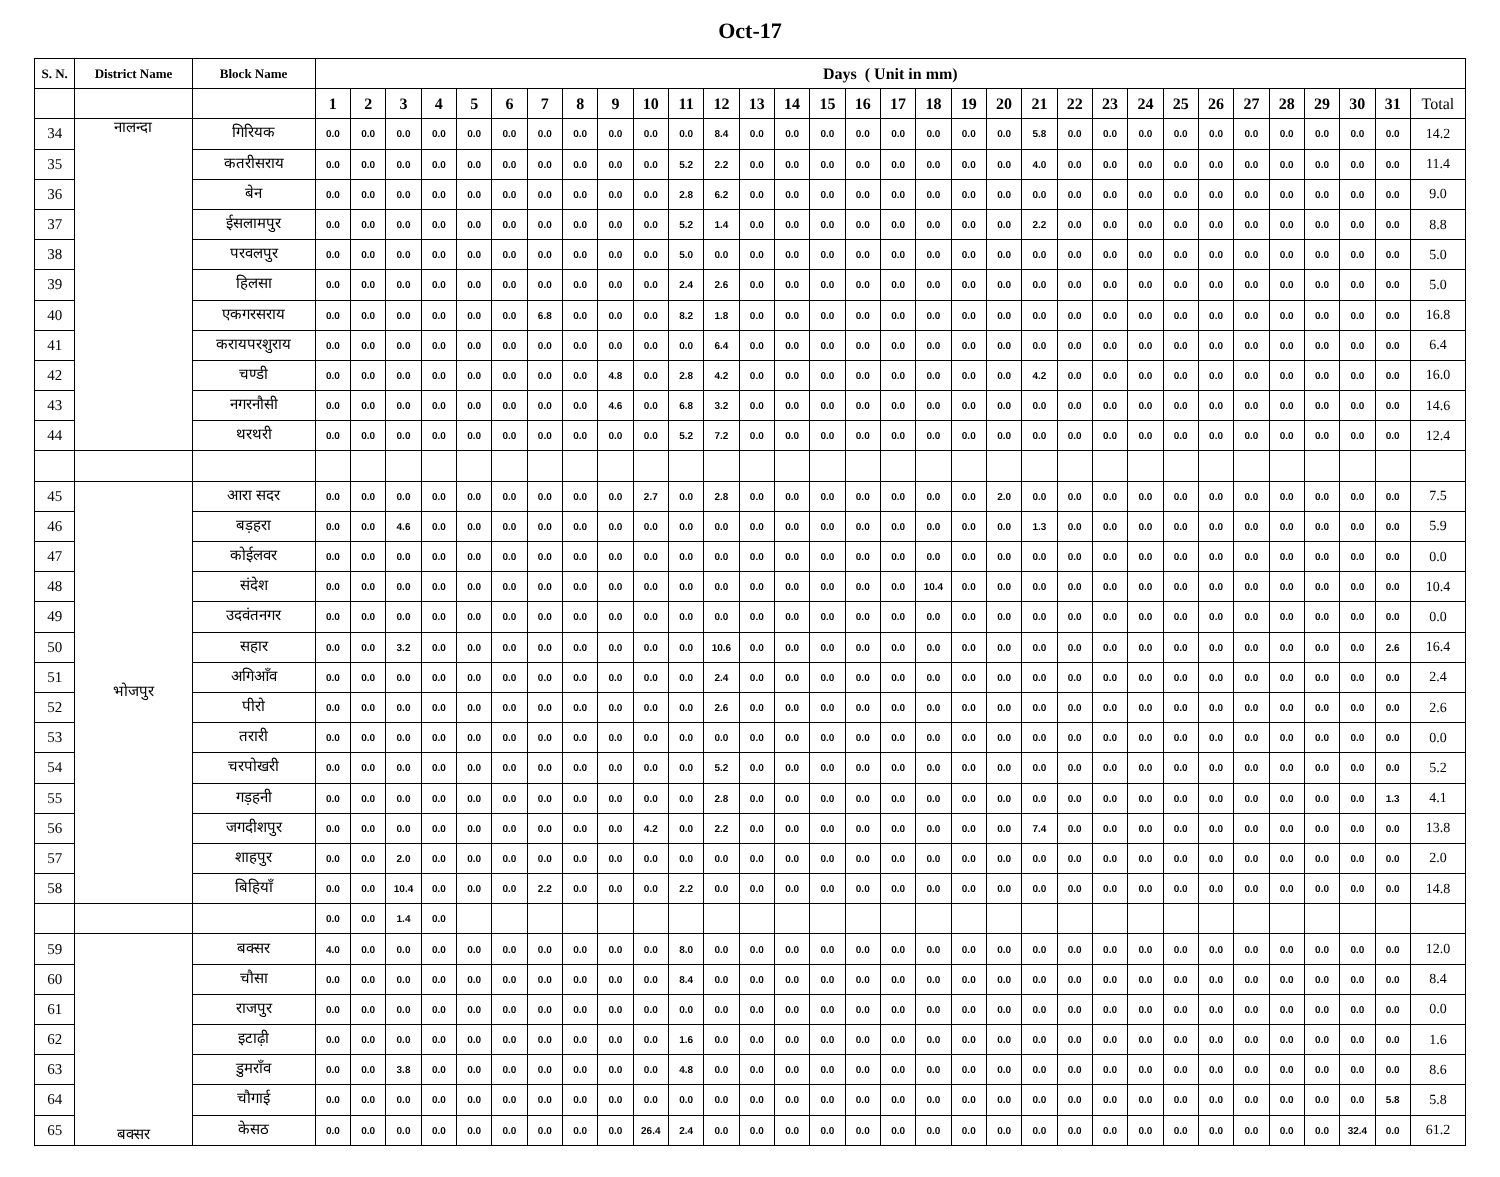Oct-17
| S. N. | District Name | Block Name | Days ( Unit in mm) | | | | | | | | | | | | | | | | | | | | | | | | | | | | | | | |
| --- | --- | --- | --- | --- | --- | --- | --- | --- | --- | --- | --- | --- | --- | --- | --- | --- | --- | --- | --- | --- | --- | --- | --- | --- | --- | --- | --- | --- | --- | --- | --- | --- | --- | --- |
| | | | 1 | 2 | 3 | 4 | 5 | 6 | 7 | 8 | 9 | 10 | 11 | 12 | 13 | 14 | 15 | 16 | 17 | 18 | 19 | 20 | 21 | 22 | 23 | 24 | 25 | 26 | 27 | 28 | 29 | 30 | 31 | Total |
| 34 | नालन्दा | गिरियक | 0.0 | 0.0 | 0.0 | 0.0 | 0.0 | 0.0 | 0.0 | 0.0 | 0.0 | 0.0 | 0.0 | 8.4 | 0.0 | 0.0 | 0.0 | 0.0 | 0.0 | 0.0 | 0.0 | 0.0 | 5.8 | 0.0 | 0.0 | 0.0 | 0.0 | 0.0 | 0.0 | 0.0 | 0.0 | 0.0 | 0.0 | 14.2 |
| 35 | | कतरीसराय | 0.0 | 0.0 | 0.0 | 0.0 | 0.0 | 0.0 | 0.0 | 0.0 | 0.0 | 0.0 | 5.2 | 2.2 | 0.0 | 0.0 | 0.0 | 0.0 | 0.0 | 0.0 | 0.0 | 0.0 | 4.0 | 0.0 | 0.0 | 0.0 | 0.0 | 0.0 | 0.0 | 0.0 | 0.0 | 0.0 | 0.0 | 11.4 |
| 36 | | बेन | 0.0 | 0.0 | 0.0 | 0.0 | 0.0 | 0.0 | 0.0 | 0.0 | 0.0 | 0.0 | 2.8 | 6.2 | 0.0 | 0.0 | 0.0 | 0.0 | 0.0 | 0.0 | 0.0 | 0.0 | 0.0 | 0.0 | 0.0 | 0.0 | 0.0 | 0.0 | 0.0 | 0.0 | 0.0 | 0.0 | 0.0 | 9.0 |
| 37 | | ईसलामपुर | 0.0 | 0.0 | 0.0 | 0.0 | 0.0 | 0.0 | 0.0 | 0.0 | 0.0 | 0.0 | 5.2 | 1.4 | 0.0 | 0.0 | 0.0 | 0.0 | 0.0 | 0.0 | 0.0 | 0.0 | 2.2 | 0.0 | 0.0 | 0.0 | 0.0 | 0.0 | 0.0 | 0.0 | 0.0 | 0.0 | 0.0 | 8.8 |
| 38 | | परवलपुर | 0.0 | 0.0 | 0.0 | 0.0 | 0.0 | 0.0 | 0.0 | 0.0 | 0.0 | 0.0 | 5.0 | 0.0 | 0.0 | 0.0 | 0.0 | 0.0 | 0.0 | 0.0 | 0.0 | 0.0 | 0.0 | 0.0 | 0.0 | 0.0 | 0.0 | 0.0 | 0.0 | 0.0 | 0.0 | 0.0 | 0.0 | 5.0 |
| 39 | | हिलसा | 0.0 | 0.0 | 0.0 | 0.0 | 0.0 | 0.0 | 0.0 | 0.0 | 0.0 | 0.0 | 2.4 | 2.6 | 0.0 | 0.0 | 0.0 | 0.0 | 0.0 | 0.0 | 0.0 | 0.0 | 0.0 | 0.0 | 0.0 | 0.0 | 0.0 | 0.0 | 0.0 | 0.0 | 0.0 | 0.0 | 0.0 | 5.0 |
| 40 | | एकगरसराय | 0.0 | 0.0 | 0.0 | 0.0 | 0.0 | 0.0 | 6.8 | 0.0 | 0.0 | 0.0 | 8.2 | 1.8 | 0.0 | 0.0 | 0.0 | 0.0 | 0.0 | 0.0 | 0.0 | 0.0 | 0.0 | 0.0 | 0.0 | 0.0 | 0.0 | 0.0 | 0.0 | 0.0 | 0.0 | 0.0 | 0.0 | 16.8 |
| 41 | | करायपरशुराय | 0.0 | 0.0 | 0.0 | 0.0 | 0.0 | 0.0 | 0.0 | 0.0 | 0.0 | 0.0 | 0.0 | 6.4 | 0.0 | 0.0 | 0.0 | 0.0 | 0.0 | 0.0 | 0.0 | 0.0 | 0.0 | 0.0 | 0.0 | 0.0 | 0.0 | 0.0 | 0.0 | 0.0 | 0.0 | 0.0 | 0.0 | 6.4 |
| 42 | | चण्डी | 0.0 | 0.0 | 0.0 | 0.0 | 0.0 | 0.0 | 0.0 | 0.0 | 4.8 | 0.0 | 2.8 | 4.2 | 0.0 | 0.0 | 0.0 | 0.0 | 0.0 | 0.0 | 0.0 | 0.0 | 4.2 | 0.0 | 0.0 | 0.0 | 0.0 | 0.0 | 0.0 | 0.0 | 0.0 | 0.0 | 0.0 | 16.0 |
| 43 | | नगरनौसी | 0.0 | 0.0 | 0.0 | 0.0 | 0.0 | 0.0 | 0.0 | 0.0 | 4.6 | 0.0 | 6.8 | 3.2 | 0.0 | 0.0 | 0.0 | 0.0 | 0.0 | 0.0 | 0.0 | 0.0 | 0.0 | 0.0 | 0.0 | 0.0 | 0.0 | 0.0 | 0.0 | 0.0 | 0.0 | 0.0 | 0.0 | 14.6 |
| 44 | | थरथरी | 0.0 | 0.0 | 0.0 | 0.0 | 0.0 | 0.0 | 0.0 | 0.0 | 0.0 | 0.0 | 5.2 | 7.2 | 0.0 | 0.0 | 0.0 | 0.0 | 0.0 | 0.0 | 0.0 | 0.0 | 0.0 | 0.0 | 0.0 | 0.0 | 0.0 | 0.0 | 0.0 | 0.0 | 0.0 | 0.0 | 0.0 | 12.4 |
| 45 | भोजपुर | आरा सदर | 0.0 | 0.0 | 0.0 | 0.0 | 0.0 | 0.0 | 0.0 | 0.0 | 0.0 | 2.7 | 0.0 | 2.8 | 0.0 | 0.0 | 0.0 | 0.0 | 0.0 | 0.0 | 0.0 | 2.0 | 0.0 | 0.0 | 0.0 | 0.0 | 0.0 | 0.0 | 0.0 | 0.0 | 0.0 | 0.0 | 0.0 | 7.5 |
| 46 | | बड़हरा | 0.0 | 0.0 | 4.6 | 0.0 | 0.0 | 0.0 | 0.0 | 0.0 | 0.0 | 0.0 | 0.0 | 0.0 | 0.0 | 0.0 | 0.0 | 0.0 | 0.0 | 0.0 | 0.0 | 0.0 | 1.3 | 0.0 | 0.0 | 0.0 | 0.0 | 0.0 | 0.0 | 0.0 | 0.0 | 0.0 | 0.0 | 5.9 |
| 47 | | कोईलवर | 0.0 | 0.0 | 0.0 | 0.0 | 0.0 | 0.0 | 0.0 | 0.0 | 0.0 | 0.0 | 0.0 | 0.0 | 0.0 | 0.0 | 0.0 | 0.0 | 0.0 | 0.0 | 0.0 | 0.0 | 0.0 | 0.0 | 0.0 | 0.0 | 0.0 | 0.0 | 0.0 | 0.0 | 0.0 | 0.0 | 0.0 | 0.0 |
| 48 | | संदेश | 0.0 | 0.0 | 0.0 | 0.0 | 0.0 | 0.0 | 0.0 | 0.0 | 0.0 | 0.0 | 0.0 | 0.0 | 0.0 | 0.0 | 0.0 | 0.0 | 0.0 | 10.4 | 0.0 | 0.0 | 0.0 | 0.0 | 0.0 | 0.0 | 0.0 | 0.0 | 0.0 | 0.0 | 0.0 | 0.0 | 0.0 | 10.4 |
| 49 | | उदवंतनगर | 0.0 | 0.0 | 0.0 | 0.0 | 0.0 | 0.0 | 0.0 | 0.0 | 0.0 | 0.0 | 0.0 | 0.0 | 0.0 | 0.0 | 0.0 | 0.0 | 0.0 | 0.0 | 0.0 | 0.0 | 0.0 | 0.0 | 0.0 | 0.0 | 0.0 | 0.0 | 0.0 | 0.0 | 0.0 | 0.0 | 0.0 | 0.0 |
| 50 | | सहार | 0.0 | 0.0 | 3.2 | 0.0 | 0.0 | 0.0 | 0.0 | 0.0 | 0.0 | 0.0 | 0.0 | 10.6 | 0.0 | 0.0 | 0.0 | 0.0 | 0.0 | 0.0 | 0.0 | 0.0 | 0.0 | 0.0 | 0.0 | 0.0 | 0.0 | 0.0 | 0.0 | 0.0 | 0.0 | 0.0 | 2.6 | 16.4 |
| 51 | | अगिआँव | 0.0 | 0.0 | 0.0 | 0.0 | 0.0 | 0.0 | 0.0 | 0.0 | 0.0 | 0.0 | 0.0 | 2.4 | 0.0 | 0.0 | 0.0 | 0.0 | 0.0 | 0.0 | 0.0 | 0.0 | 0.0 | 0.0 | 0.0 | 0.0 | 0.0 | 0.0 | 0.0 | 0.0 | 0.0 | 0.0 | 0.0 | 2.4 |
| 52 | | पीरो | 0.0 | 0.0 | 0.0 | 0.0 | 0.0 | 0.0 | 0.0 | 0.0 | 0.0 | 0.0 | 0.0 | 2.6 | 0.0 | 0.0 | 0.0 | 0.0 | 0.0 | 0.0 | 0.0 | 0.0 | 0.0 | 0.0 | 0.0 | 0.0 | 0.0 | 0.0 | 0.0 | 0.0 | 0.0 | 0.0 | 0.0 | 2.6 |
| 53 | | तरारी | 0.0 | 0.0 | 0.0 | 0.0 | 0.0 | 0.0 | 0.0 | 0.0 | 0.0 | 0.0 | 0.0 | 0.0 | 0.0 | 0.0 | 0.0 | 0.0 | 0.0 | 0.0 | 0.0 | 0.0 | 0.0 | 0.0 | 0.0 | 0.0 | 0.0 | 0.0 | 0.0 | 0.0 | 0.0 | 0.0 | 0.0 | 0.0 |
| 54 | | चरपोखरी | 0.0 | 0.0 | 0.0 | 0.0 | 0.0 | 0.0 | 0.0 | 0.0 | 0.0 | 0.0 | 0.0 | 5.2 | 0.0 | 0.0 | 0.0 | 0.0 | 0.0 | 0.0 | 0.0 | 0.0 | 0.0 | 0.0 | 0.0 | 0.0 | 0.0 | 0.0 | 0.0 | 0.0 | 0.0 | 0.0 | 0.0 | 5.2 |
| 55 | | गड़हनी | 0.0 | 0.0 | 0.0 | 0.0 | 0.0 | 0.0 | 0.0 | 0.0 | 0.0 | 0.0 | 0.0 | 2.8 | 0.0 | 0.0 | 0.0 | 0.0 | 0.0 | 0.0 | 0.0 | 0.0 | 0.0 | 0.0 | 0.0 | 0.0 | 0.0 | 0.0 | 0.0 | 0.0 | 0.0 | 0.0 | 1.3 | 4.1 |
| 56 | | जगदीशपुर | 0.0 | 0.0 | 0.0 | 0.0 | 0.0 | 0.0 | 0.0 | 0.0 | 0.0 | 4.2 | 0.0 | 2.2 | 0.0 | 0.0 | 0.0 | 0.0 | 0.0 | 0.0 | 0.0 | 0.0 | 7.4 | 0.0 | 0.0 | 0.0 | 0.0 | 0.0 | 0.0 | 0.0 | 0.0 | 0.0 | 0.0 | 13.8 |
| 57 | | शाहपुर | 0.0 | 0.0 | 2.0 | 0.0 | 0.0 | 0.0 | 0.0 | 0.0 | 0.0 | 0.0 | 0.0 | 0.0 | 0.0 | 0.0 | 0.0 | 0.0 | 0.0 | 0.0 | 0.0 | 0.0 | 0.0 | 0.0 | 0.0 | 0.0 | 0.0 | 0.0 | 0.0 | 0.0 | 0.0 | 0.0 | 0.0 | 2.0 |
| 58 | | बिहियाँ | 0.0 | 0.0 | 10.4 | 0.0 | 0.0 | 0.0 | 2.2 | 0.0 | 0.0 | 0.0 | 2.2 | 0.0 | 0.0 | 0.0 | 0.0 | 0.0 | 0.0 | 0.0 | 0.0 | 0.0 | 0.0 | 0.0 | 0.0 | 0.0 | 0.0 | 0.0 | 0.0 | 0.0 | 0.0 | 0.0 | 0.0 | 14.8 |
| | | | 0.0 | 0.0 | 1.4 | 0.0 | | | | | | | | | | | | | | | | | | | | | | | | | | | | |
| 59 | बक्सर | बक्सर | 4.0 | 0.0 | 0.0 | 0.0 | 0.0 | 0.0 | 0.0 | 0.0 | 0.0 | 0.0 | 8.0 | 0.0 | 0.0 | 0.0 | 0.0 | 0.0 | 0.0 | 0.0 | 0.0 | 0.0 | 0.0 | 0.0 | 0.0 | 0.0 | 0.0 | 0.0 | 0.0 | 0.0 | 0.0 | 0.0 | 0.0 | 12.0 |
| 60 | | चौसा | 0.0 | 0.0 | 0.0 | 0.0 | 0.0 | 0.0 | 0.0 | 0.0 | 0.0 | 0.0 | 8.4 | 0.0 | 0.0 | 0.0 | 0.0 | 0.0 | 0.0 | 0.0 | 0.0 | 0.0 | 0.0 | 0.0 | 0.0 | 0.0 | 0.0 | 0.0 | 0.0 | 0.0 | 0.0 | 0.0 | 0.0 | 8.4 |
| 61 | | राजपुर | 0.0 | 0.0 | 0.0 | 0.0 | 0.0 | 0.0 | 0.0 | 0.0 | 0.0 | 0.0 | 0.0 | 0.0 | 0.0 | 0.0 | 0.0 | 0.0 | 0.0 | 0.0 | 0.0 | 0.0 | 0.0 | 0.0 | 0.0 | 0.0 | 0.0 | 0.0 | 0.0 | 0.0 | 0.0 | 0.0 | 0.0 | 0.0 |
| 62 | | इटाढ़ी | 0.0 | 0.0 | 0.0 | 0.0 | 0.0 | 0.0 | 0.0 | 0.0 | 0.0 | 0.0 | 1.6 | 0.0 | 0.0 | 0.0 | 0.0 | 0.0 | 0.0 | 0.0 | 0.0 | 0.0 | 0.0 | 0.0 | 0.0 | 0.0 | 0.0 | 0.0 | 0.0 | 0.0 | 0.0 | 0.0 | 0.0 | 1.6 |
| 63 | | डुमराँव | 0.0 | 0.0 | 3.8 | 0.0 | 0.0 | 0.0 | 0.0 | 0.0 | 0.0 | 0.0 | 4.8 | 0.0 | 0.0 | 0.0 | 0.0 | 0.0 | 0.0 | 0.0 | 0.0 | 0.0 | 0.0 | 0.0 | 0.0 | 0.0 | 0.0 | 0.0 | 0.0 | 0.0 | 0.0 | 0.0 | 0.0 | 8.6 |
| 64 | | चौगाई | 0.0 | 0.0 | 0.0 | 0.0 | 0.0 | 0.0 | 0.0 | 0.0 | 0.0 | 0.0 | 0.0 | 0.0 | 0.0 | 0.0 | 0.0 | 0.0 | 0.0 | 0.0 | 0.0 | 0.0 | 0.0 | 0.0 | 0.0 | 0.0 | 0.0 | 0.0 | 0.0 | 0.0 | 0.0 | 0.0 | 5.8 | 5.8 |
| 65 | | केसठ | 0.0 | 0.0 | 0.0 | 0.0 | 0.0 | 0.0 | 0.0 | 0.0 | 0.0 | 26.4 | 2.4 | 0.0 | 0.0 | 0.0 | 0.0 | 0.0 | 0.0 | 0.0 | 0.0 | 0.0 | 0.0 | 0.0 | 0.0 | 0.0 | 0.0 | 0.0 | 0.0 | 0.0 | 0.0 | 32.4 | 0.0 | 61.2 |